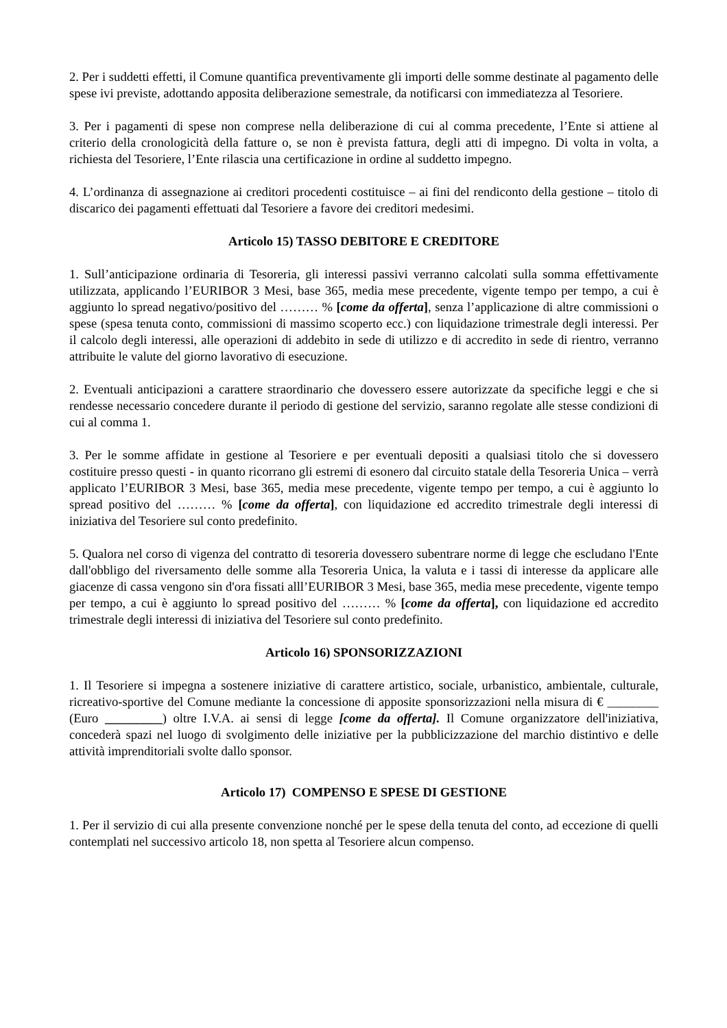2. Per i suddetti effetti, il Comune quantifica preventivamente gli importi delle somme destinate al pagamento delle spese ivi previste, adottando apposita deliberazione semestrale, da notificarsi con immediatezza al Tesoriere.
3. Per i pagamenti di spese non comprese nella deliberazione di cui al comma precedente, l’Ente si attiene al criterio della cronologicità della fatture o, se non è prevista fattura, degli atti di impegno. Di volta in volta, a richiesta del Tesoriere, l’Ente rilascia una certificazione in ordine al suddetto impegno.
4. L’ordinanza di assegnazione ai creditori procedenti costituisce – ai fini del rendiconto della gestione – titolo di discarico dei pagamenti effettuati dal Tesoriere a favore dei creditori medesimi.
Articolo 15) TASSO DEBITORE E CREDITORE
1. Sull’anticipazione ordinaria di Tesoreria, gli interessi passivi verranno calcolati sulla somma effettivamente utilizzata, applicando l’EURIBOR 3 Mesi, base 365, media mese precedente, vigente tempo per tempo, a cui è aggiunto lo spread negativo/positivo del ……… % [come da offerta], senza l’applicazione di altre commissioni o spese (spesa tenuta conto, commissioni di massimo scoperto ecc.) con liquidazione trimestrale degli interessi. Per il calcolo degli interessi, alle operazioni di addebito in sede di utilizzo e di accredito in sede di rientro, verranno attribuite le valute del giorno lavorativo di esecuzione.
2. Eventuali anticipazioni a carattere straordinario che dovessero essere autorizzate da specifiche leggi e che si rendesse necessario concedere durante il periodo di gestione del servizio, saranno regolate alle stesse condizioni di cui al comma 1.
3. Per le somme affidate in gestione al Tesoriere e per eventuali depositi a qualsiasi titolo che si dovessero costituire presso questi - in quanto ricorrano gli estremi di esonero dal circuito statale della Tesoreria Unica – verrà applicato l’EURIBOR 3 Mesi, base 365, media mese precedente, vigente tempo per tempo, a cui è aggiunto lo spread positivo del ……… % [come da offerta], con liquidazione ed accredito trimestrale degli interessi di iniziativa del Tesoriere sul conto predefinito.
5. Qualora nel corso di vigenza del contratto di tesoreria dovessero subentrare norme di legge che escludano l'Ente dall'obbligo del riversamento delle somme alla Tesoreria Unica, la valuta e i tassi di interesse da applicare alle giacenze di cassa vengono sin d'ora fissati alll’EURIBOR 3 Mesi, base 365, media mese precedente, vigente tempo per tempo, a cui è aggiunto lo spread positivo del ……… % [come da offerta], con liquidazione ed accredito trimestrale degli interessi di iniziativa del Tesoriere sul conto predefinito.
Articolo 16) SPONSORIZZAZIONI
1. Il Tesoriere si impegna a sostenere iniziative di carattere artistico, sociale, urbanistico, ambientale, culturale, ricreativo-sportive del Comune mediante la concessione di apposite sponsorizzazioni nella misura di € ________ (Euro _________) oltre I.V.A. ai sensi di legge [come da offerta]. Il Comune organizzatore dell'iniziativa, concederà spazi nel luogo di svolgimento delle iniziative per la pubblicizzazione del marchio distintivo e delle attività imprenditoriali svolte dallo sponsor.
Articolo 17) COMPENSO E SPESE DI GESTIONE
1. Per il servizio di cui alla presente convenzione nonché per le spese della tenuta del conto, ad eccezione di quelli contemplati nel successivo articolo 18, non spetta al Tesoriere alcun compenso.